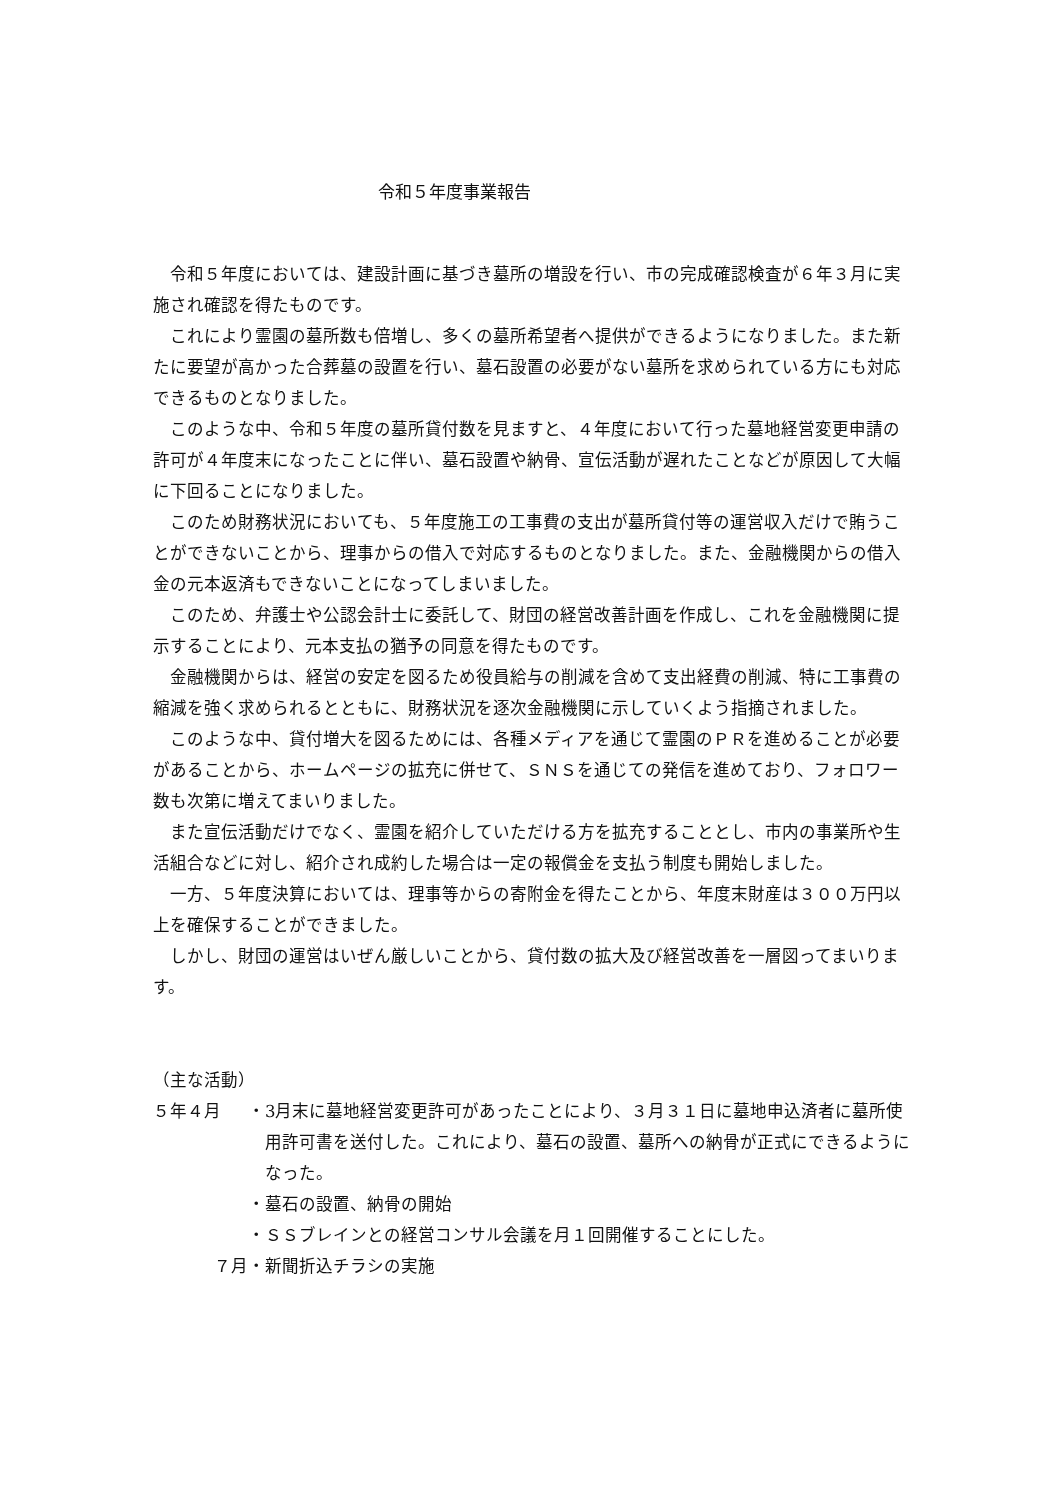令和５年度事業報告
令和５年度においては、建設計画に基づき墓所の増設を行い、市の完成確認検査が６年３月に実施され確認を得たものです。
これにより霊園の墓所数も倍増し、多くの墓所希望者へ提供ができるようになりました。また新たに要望が高かった合葬墓の設置を行い、墓石設置の必要がない墓所を求められている方にも対応できるものとなりました。
このような中、令和５年度の墓所貸付数を見ますと、４年度において行った墓地経営変更申請の許可が４年度末になったことに伴い、墓石設置や納骨、宣伝活動が遅れたことなどが原因して大幅に下回ることになりました。
このため財務状況においても、５年度施工の工事費の支出が墓所貸付等の運営収入だけで賄うことができないことから、理事からの借入で対応するものとなりました。また、金融機関からの借入金の元本返済もできないことになってしまいました。
このため、弁護士や公認会計士に委託して、財団の経営改善計画を作成し、これを金融機関に提示することにより、元本支払の猶予の同意を得たものです。
金融機関からは、経営の安定を図るため役員給与の削減を含めて支出経費の削減、特に工事費の縮減を強く求められるとともに、財務状況を逐次金融機関に示していくよう指摘されました。
このような中、貸付増大を図るためには、各種メディアを通じて霊園のＰＲを進めることが必要があることから、ホームページの拡充に併せて、ＳＮＳを通じての発信を進めており、フォロワー数も次第に増えてまいりました。
また宣伝活動だけでなく、霊園を紹介していただける方を拡充することとし、市内の事業所や生活組合などに対し、紹介され成約した場合は一定の報償金を支払う制度も開始しました。
一方、５年度決算においては、理事等からの寄附金を得たことから、年度末財産は３００万円以上を確保することができました。
しかし、財団の運営はいぜん厳しいことから、貸付数の拡大及び経営改善を一層図ってまいります。
（主な活動）
５年４月 ・3月末に墓地経営変更許可があったことにより、３月３１日に墓地申込済者に墓所使用許可書を送付した。これにより、墓石の設置、墓所への納骨が正式にできるようになった。
・墓石の設置、納骨の開始
・ＳＳブレインとの経営コンサル会議を月１回開催することにした。
７月 ・新聞折込チラシの実施